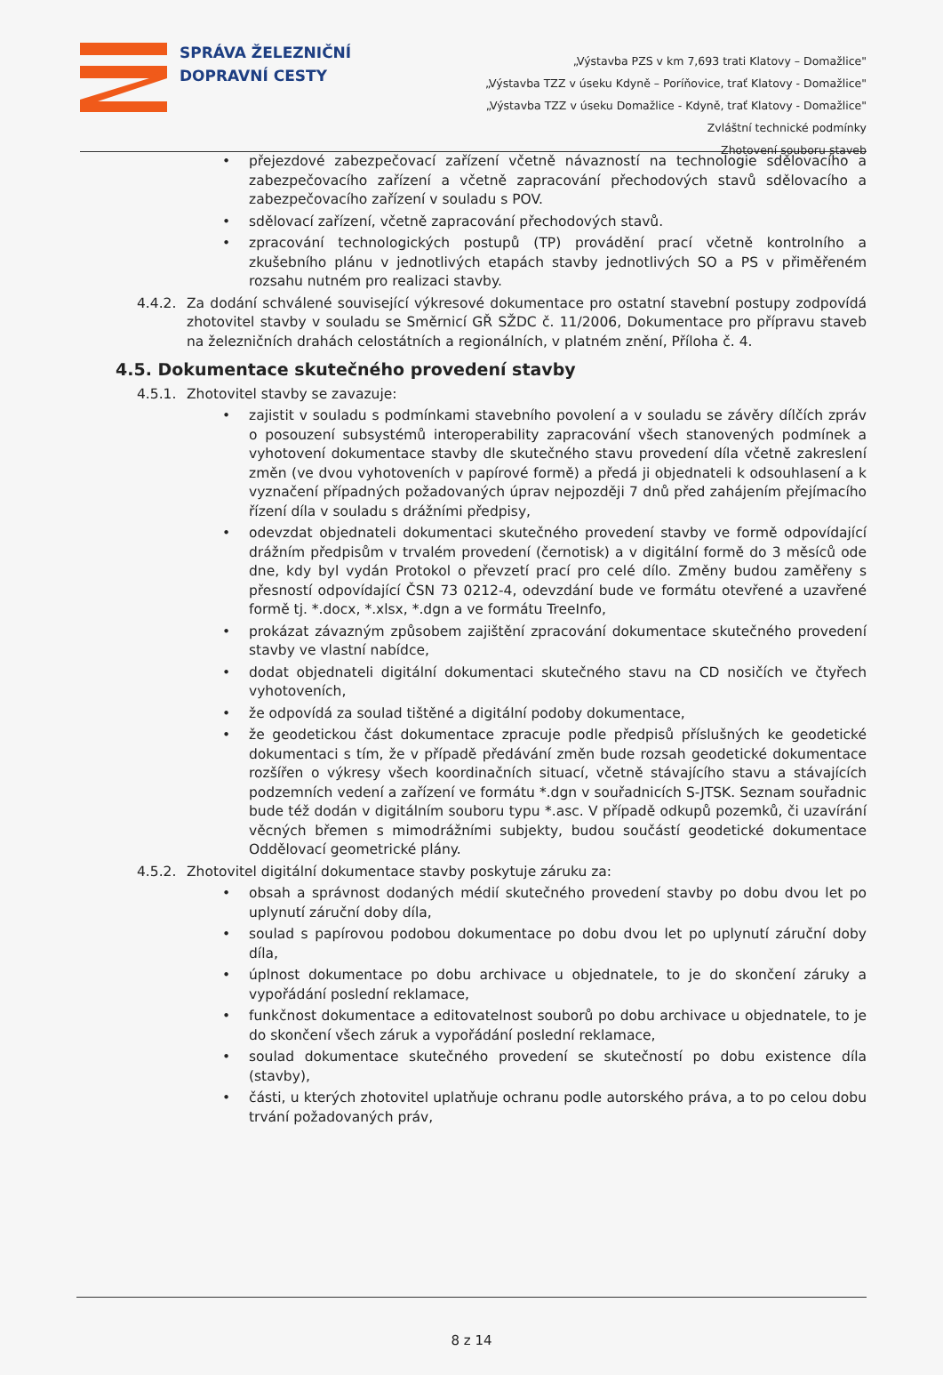SPRÁVA ŽELEZNIČNÍ
DOPRAVNÍ CESTY
„Výstavba PZS v km 7,693 trati Klatovy – Domažlice"
„Výstavba TZZ v úseku Kdyně – Poríňovice, trať Klatovy - Domažlice"
„Výstavba TZZ v úseku Domažlice - Kdyně, trať Klatovy - Domažlice"
Zvláštní technické podmínky
Zhotovení souboru staveb
• přejezdové zabezpečovací zařízení včetně návazností na technologie sdělovacího a zabezpečovacího zařízení a včetně zapracování přechodových stavů sdělovacího a zabezpečovacího zařízení v souladu s POV.
• sdělovací zařízení, včetně zapracování přechodových stavů.
• zpracování technologických postupů (TP) provádění prací včetně kontrolního a zkušebního plánu v jednotlivých etapách stavby jednotlivých SO a PS v přiměřeném rozsahu nutném pro realizaci stavby.
4.4.2. Za dodání schválené související výkresové dokumentace pro ostatní stavební postupy zodpovídá zhotovitel stavby v souladu se Směrnicí GŘ SŽDC č. 11/2006, Dokumentace pro přípravu staveb na železničních drahách celostátních a regionálních, v platném znění, Příloha č. 4.
4.5. Dokumentace skutečného provedení stavby
4.5.1. Zhotovitel stavby se zavazuje:
• zajistit v souladu s podmínkami stavebního povolení a v souladu se závěry dílčích zpráv o posouzení subsystémů interoperability zapracování všech stanovených podmínek a vyhotovení dokumentace stavby dle skutečného stavu provedení díla včetně zakreslení změn (ve dvou vyhotoveních v papírové formě) a předá ji objednateli k odsouhlasení a k vyznačení případných požadovaných úprav nejpozději 7 dnů před zahájením přejímacího řízení díla v souladu s drážními předpisy,
• odevzdat objednateli dokumentaci skutečného provedení stavby ve formě odpovídající drážním předpisům v trvalém provedení (černotisk) a v digitální formě do 3 měsíců ode dne, kdy byl vydán Protokol o převzetí prací pro celé dílo. Změny budou zaměřeny s přesností odpovídající ČSN 73 0212-4, odevzdání bude ve formátu otevřené a uzavřené formě tj. *.docx, *.xlsx, *.dgn a ve formátu TreeInfo,
• prokázat závazným způsobem zajištění zpracování dokumentace skutečného provedení stavby ve vlastní nabídce,
• dodat objednateli digitální dokumentaci skutečného stavu na CD nosičích ve čtyřech vyhotoveních,
• že odpovídá za soulad tištěné a digitální podoby dokumentace,
• že geodetickou část dokumentace zpracuje podle předpisů příslušných ke geodetické dokumentaci s tím, že v případě předávání změn bude rozsah geodetické dokumentace rozšířen o výkresy všech koordinačních situací, včetně stávajícího stavu a stávajících podzemních vedení a zařízení ve formátu *.dgn v souřadnicích S-JTSK. Seznam souřadnic bude též dodán v digitálním souboru typu *.asc. V případě odkupů pozemků, či uzavírání věcných břemen s mimodrážními subjekty, budou součástí geodetické dokumentace Oddělovací geometrické plány.
4.5.2. Zhotovitel digitální dokumentace stavby poskytuje záruku za:
• obsah a správnost dodaných médií skutečného provedení stavby po dobu dvou let po uplynutí záruční doby díla,
• soulad s papírovou podobou dokumentace po dobu dvou let po uplynutí záruční doby díla,
• úplnost dokumentace po dobu archivace u objednatele, to je do skončení záruky a vypořádání poslední reklamace,
• funkčnost dokumentace a editovatelnost souborů po dobu archivace u objednatele, to je do skončení všech záruk a vypořádání poslední reklamace,
• soulad dokumentace skutečného provedení se skutečností po dobu existence díla (stavby),
• části, u kterých zhotovitel uplatňuje ochranu podle autorského práva, a to po celou dobu trvání požadovaných práv,
8 z 14